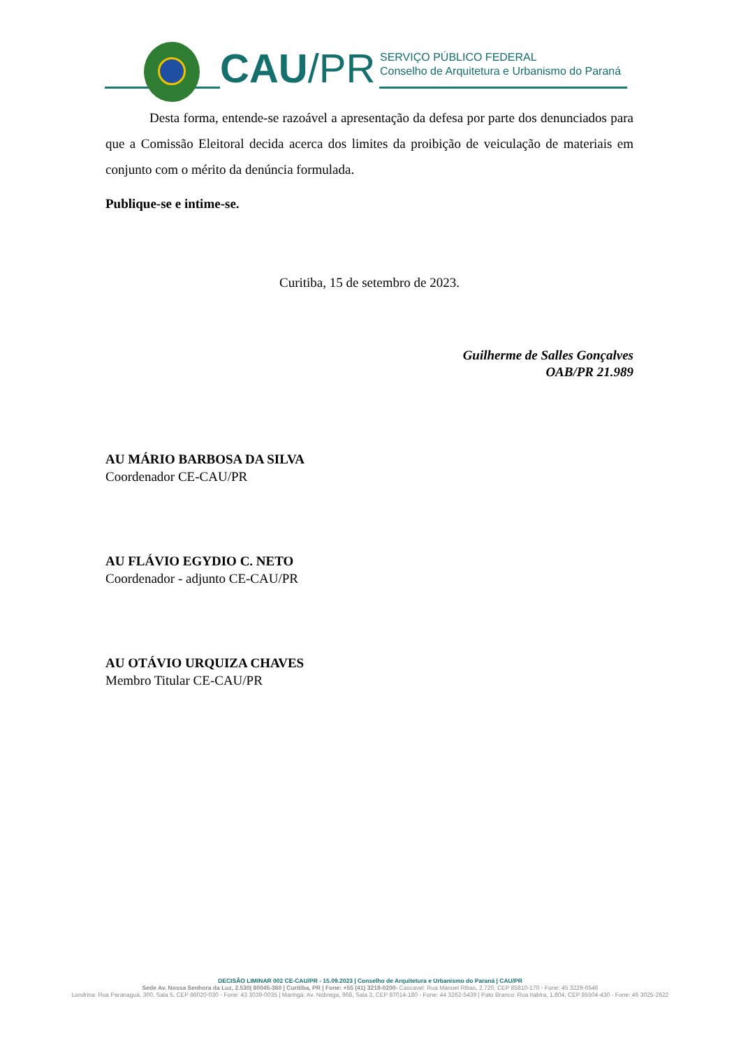CAU/PR
SERVIÇO PÚBLICO FEDERAL
Conselho de Arquitetura e Urbanismo do Paraná
Desta forma, entende-se razoável a apresentação da defesa por parte dos denunciados para que a Comissão Eleitoral decida acerca dos limites da proibição de veiculação de materiais em conjunto com o mérito da denúncia formulada.
Publique-se e intime-se.
Curitiba, 15 de setembro de 2023.
Guilherme de Salles Gonçalves
OAB/PR 21.989
AU MÁRIO BARBOSA DA SILVA
Coordenador CE-CAU/PR
AU FLÁVIO EGYDIO C. NETO
Coordenador - adjunto CE-CAU/PR
AU OTÁVIO URQUIZA CHAVES
Membro Titular CE-CAU/PR
DECISÃO LIMINAR 002 CE-CAU/PR - 15.09.2023 | Conselho de Arquitetura e Urbanismo do Paraná | CAU/PR
Sede Av. Nossa Senhora da Luz, 2.530| 80045-360 | Curitiba, PR | Fone: +55 (41) 3218-0200- Cascavel: Rua Manoel Ribas, 2.720, CEP 85810-170 - Fone: 45 3229-6546
Londrina: Rua Paranaguá, 300, Sala 5, CEP 86020-030 - Fone: 43 3039-0035 | Maringá: Av. Nóbrega, 968, Sala 3, CEP 87014-180 - Fone: 44 3262-5439 | Pato Branco: Rua Itabira, 1.804, CEP 85504-430 - Fone: 46 3025-2622